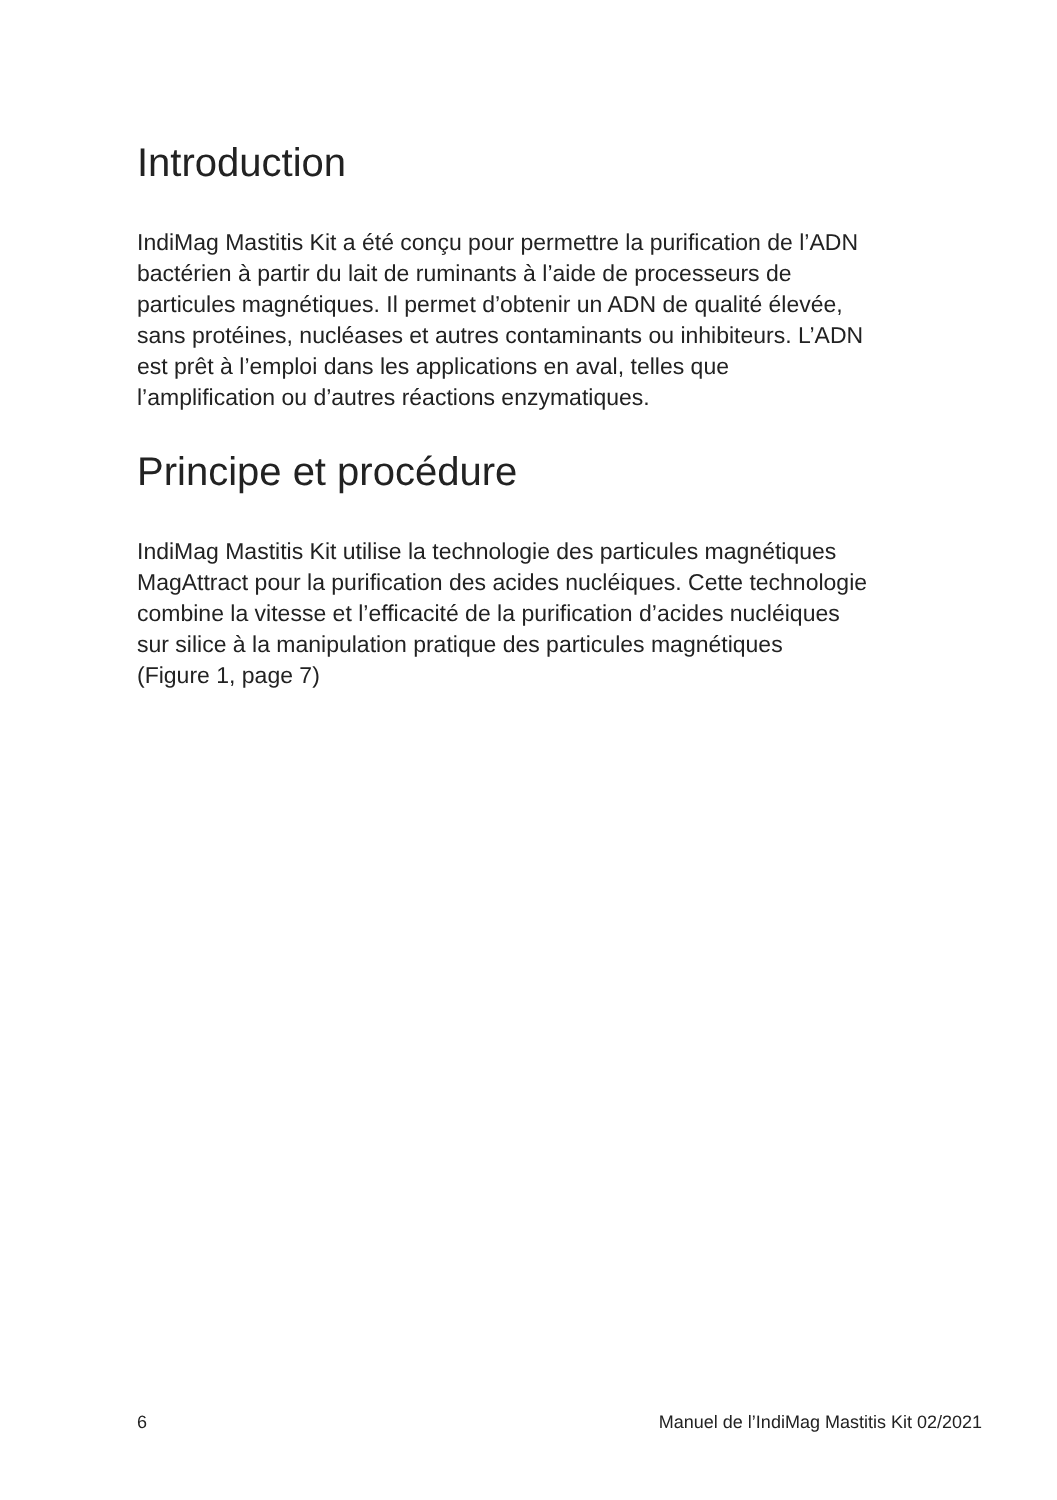Introduction
IndiMag Mastitis Kit a été conçu pour permettre la purification de l’ADN
bactérien à partir du lait de ruminants à l’aide de processeurs de
particules magnétiques. Il permet d’obtenir un ADN de qualité élevée,
sans protéines, nucléases et autres contaminants ou inhibiteurs. L’ADN
est prêt à l’emploi dans les applications en aval, telles que
l’amplification ou d’autres réactions enzymatiques.
Principe et procédure
IndiMag Mastitis Kit utilise la technologie des particules magnétiques
MagAttract pour la purification des acides nucléiques. Cette technologie
combine la vitesse et l’efficacité de la purification d’acides nucléiques
sur silice à la manipulation pratique des particules magnétiques
(Figure 1, page 7)
6 Manuel de l’IndiMag Mastitis Kit 02/2021